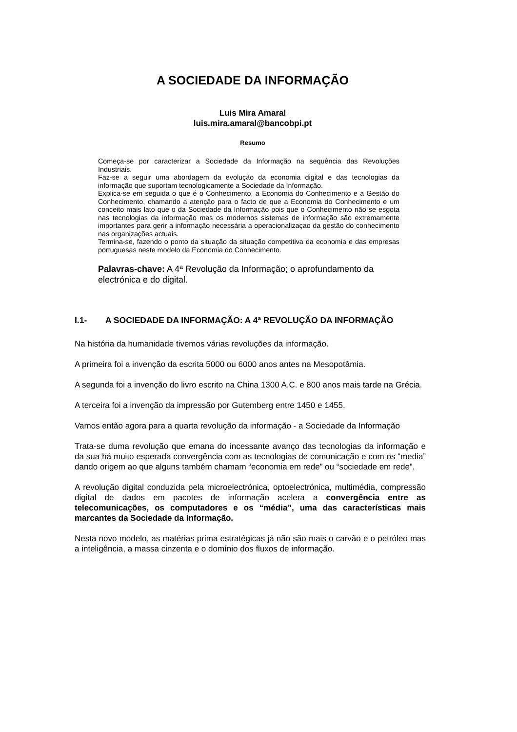A SOCIEDADE DA INFORMAÇÃO
Luis Mira Amaral
luis.mira.amaral@bancobpi.pt
Resumo
Começa-se por caracterizar a Sociedade da Informação na sequência das Revoluções Industriais.
Faz-se a seguir uma abordagem da evolução da economia digital e das tecnologias da informação que suportam tecnologicamente a Sociedade da Informação.
Explica-se em seguida o que é o Conhecimento, a Economia do Conhecimento e a Gestão do Conhecimento, chamando a atenção para o facto de que a Economia do Conhecimento e um conceito mais lato que o da Sociedade da Informação pois que o Conhecimento não se esgota nas tecnologias da informação mas os modernos sistemas de informação são extremamente importantes para gerir a informação necessária a operacionalizaçao da gestão do conhecimento nas organizações actuais.
Termina-se, fazendo o ponto da situação da situação competitiva da economia e das empresas portuguesas neste modelo da Economia do Conhecimento.
Palavras-chave: A 4ª Revolução da Informação; o aprofundamento da electrónica e do digital.
I.1- A SOCIEDADE DA INFORMAÇÃO: A 4ª REVOLUÇÃO DA INFORMAÇÃO
Na história da humanidade tivemos várias revoluções da informação.
A primeira foi a invenção da escrita 5000 ou 6000 anos antes na Mesopotâmia.
A segunda foi a invenção do livro escrito na China 1300 A.C. e 800 anos mais tarde na Grécia.
A terceira foi a invenção da impressão por Gutemberg entre 1450 e 1455.
Vamos então agora para a quarta revolução da informação - a Sociedade da Informação
Trata-se duma revolução que emana do incessante avanço das tecnologias da informação e da sua há muito esperada convergência com as tecnologias de comunicação e com os “media” dando origem ao que alguns também chamam “economia em rede” ou “sociedade em rede”.
A revolução digital conduzida pela microelectrónica, optoelectrónica, multimédia, compressão digital de dados em pacotes de informação acelera a convergência entre as telecomunicações, os computadores e os “média”, uma das características mais marcantes da Sociedade da Informação.
Nesta novo modelo, as matérias prima estratégicas já não são mais o carvão e o petróleo mas a inteligência, a massa cinzenta e o domínio dos fluxos de informação.